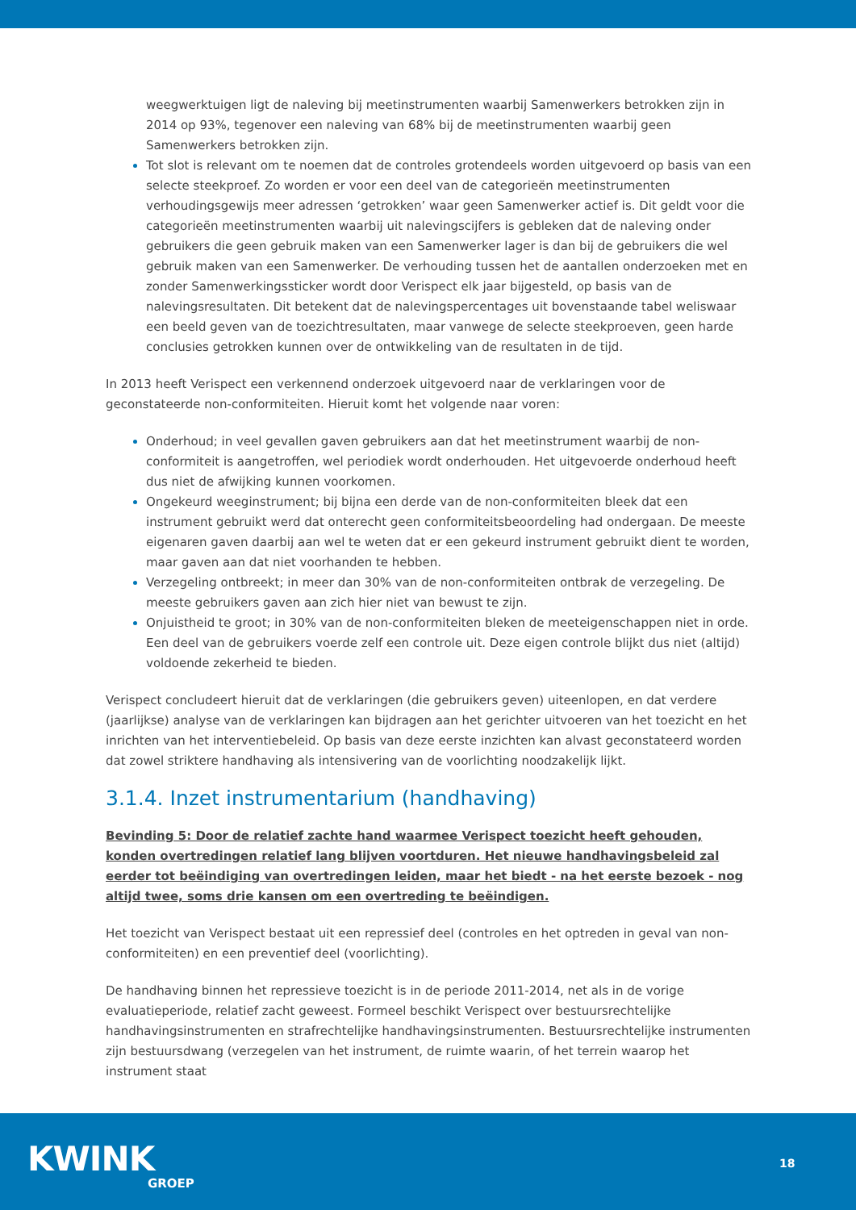weegwerktuigen ligt de naleving bij meetinstrumenten waarbij Samenwerkers betrokken zijn in 2014 op 93%, tegenover een naleving van 68% bij de meetinstrumenten waarbij geen Samenwerkers betrokken zijn.
Tot slot is relevant om te noemen dat de controles grotendeels worden uitgevoerd op basis van een selecte steekproef. Zo worden er voor een deel van de categorieën meetinstrumenten verhoudingsgewijs meer adressen ‘getrokken’ waar geen Samenwerker actief is. Dit geldt voor die categorieën meetinstrumenten waarbij uit nalevingscijfers is gebleken dat de naleving onder gebruikers die geen gebruik maken van een Samenwerker lager is dan bij de gebruikers die wel gebruik maken van een Samenwerker. De verhouding tussen het de aantallen onderzoeken met en zonder Samenwerkingssticker wordt door Verispect elk jaar bijgesteld, op basis van de nalevingsresultaten. Dit betekent dat de nalevingspercentages uit bovenstaande tabel weliswaar een beeld geven van de toezichtresultaten, maar vanwege de selecte steekproeven, geen harde conclusies getrokken kunnen over de ontwikkeling van de resultaten in de tijd.
In 2013 heeft Verispect een verkennend onderzoek uitgevoerd naar de verklaringen voor de geconstateerde non-conformiteiten. Hieruit komt het volgende naar voren:
Onderhoud; in veel gevallen gaven gebruikers aan dat het meetinstrument waarbij de non-conformiteit is aangetroffen, wel periodiek wordt onderhouden. Het uitgevoerde onderhoud heeft dus niet de afwijking kunnen voorkomen.
Ongekeurd weeginstrument; bij bijna een derde van de non-conformiteiten bleek dat een instrument gebruikt werd dat onterecht geen conformiteitsbeoordeling had ondergaan. De meeste eigenaren gaven daarbij aan wel te weten dat er een gekeurd instrument gebruikt dient te worden, maar gaven aan dat niet voorhanden te hebben.
Verzegeling ontbreekt; in meer dan 30% van de non-conformiteiten ontbrak de verzegeling. De meeste gebruikers gaven aan zich hier niet van bewust te zijn.
Onjuistheid te groot; in 30% van de non-conformiteiten bleken de meeteigenschappen niet in orde. Een deel van de gebruikers voerde zelf een controle uit. Deze eigen controle blijkt dus niet (altijd) voldoende zekerheid te bieden.
Verispect concludeert hieruit dat de verklaringen (die gebruikers geven) uiteenlopen, en dat verdere (jaarlijkse) analyse van de verklaringen kan bijdragen aan het gerichter uitvoeren van het toezicht en het inrichten van het interventiebeleid. Op basis van deze eerste inzichten kan alvast geconstateerd worden dat zowel striktere handhaving als intensivering van de voorlichting noodzakelijk lijkt.
3.1.4. Inzet instrumentarium (handhaving)
Bevinding 5: Door de relatief zachte hand waarmee Verispect toezicht heeft gehouden, konden overtredingen relatief lang blijven voortduren. Het nieuwe handhavingsbeleid zal eerder tot beëindiging van overtredingen leiden, maar het biedt - na het eerste bezoek - nog altijd twee, soms drie kansen om een overtreding te beëindigen.
Het toezicht van Verispect bestaat uit een repressief deel (controles en het optreden in geval van non-conformiteiten) en een preventief deel (voorlichting).
De handhaving binnen het repressieve toezicht is in de periode 2011-2014, net als in de vorige evaluatieperiode, relatief zacht geweest. Formeel beschikt Verispect over bestuursrechtelijke handhavingsinstrumenten en strafrechtelijke handhavingsinstrumenten. Bestuursrechtelijke instrumenten zijn bestuursdwang (verzegelen van het instrument, de ruimte waarin, of het terrein waarop het instrument staat
KWINK
GROEP
18